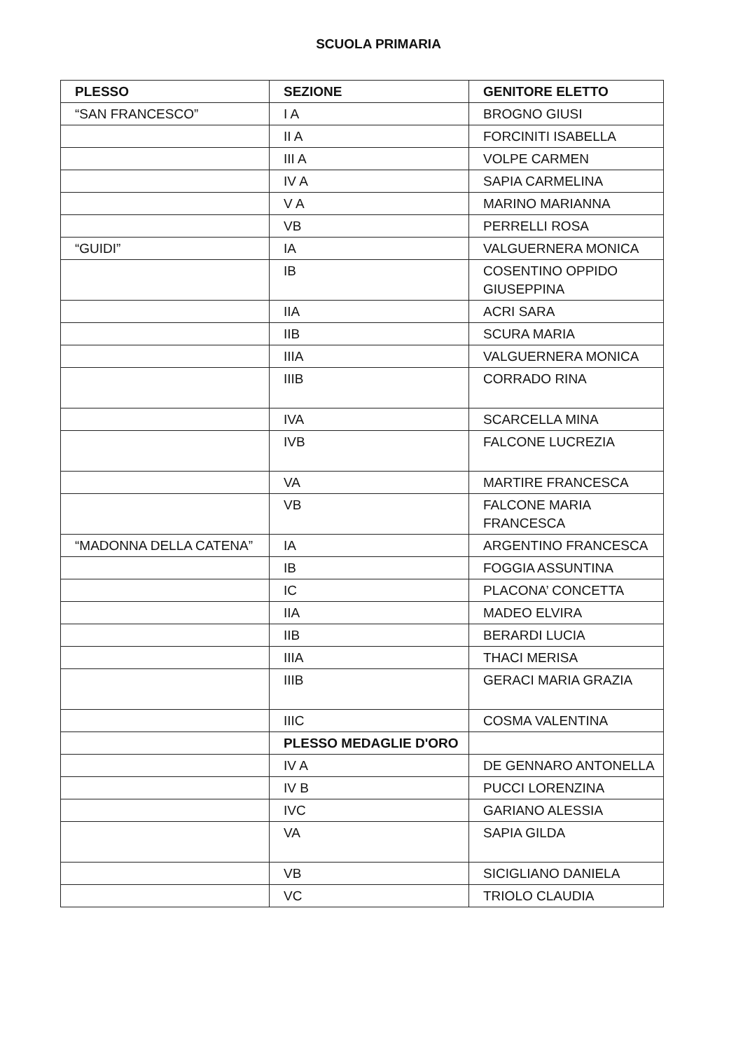SCUOLA PRIMARIA
| PLESSO | SEZIONE | GENITORE ELETTO |
| --- | --- | --- |
| “SAN FRANCESCO” | I A | BROGNO GIUSI |
| | II A | FORCINITI ISABELLA |
| | III A | VOLPE CARMEN |
| | IV A | SAPIA CARMELINA |
| | V A | MARINO MARIANNA |
| | VB | PERRELLI ROSA |
| “GUIDI” | IA | VALGUERNERA MONICA |
| | IB | COSENTINO OPPIDO GIUSEPPINA |
| | IIA | ACRI SARA |
| | IIB | SCURA MARIA |
| | IIIA | VALGUERNERA MONICA |
| | IIIB | CORRADO RINA |
| | IVA | SCARCELLA MINA |
| | IVB | FALCONE LUCREZIA |
| | VA | MARTIRE FRANCESCA |
| | VB | FALCONE MARIA FRANCESCA |
| “MADONNA DELLA CATENA” | IA | ARGENTINO FRANCESCA |
| | IB | FOGGIA ASSUNTINA |
| | IC | PLACONA’ CONCETTA |
| | IIA | MADEO ELVIRA |
| | IIB | BERARDI LUCIA |
| | IIIA | THACI MERISA |
| | IIIB | GERACI MARIA GRAZIA |
| | IIIC | COSMA VALENTINA |
| | PLESSO MEDAGLIE D'ORO | |
| | IV A | DE GENNARO ANTONELLA |
| | IV B | PUCCI LORENZINA |
| | IVC | GARIANO ALESSIA |
| | VA | SAPIA GILDA |
| | VB | SICIGLIANO DANIELA |
| | VC | TRIOLO CLAUDIA |